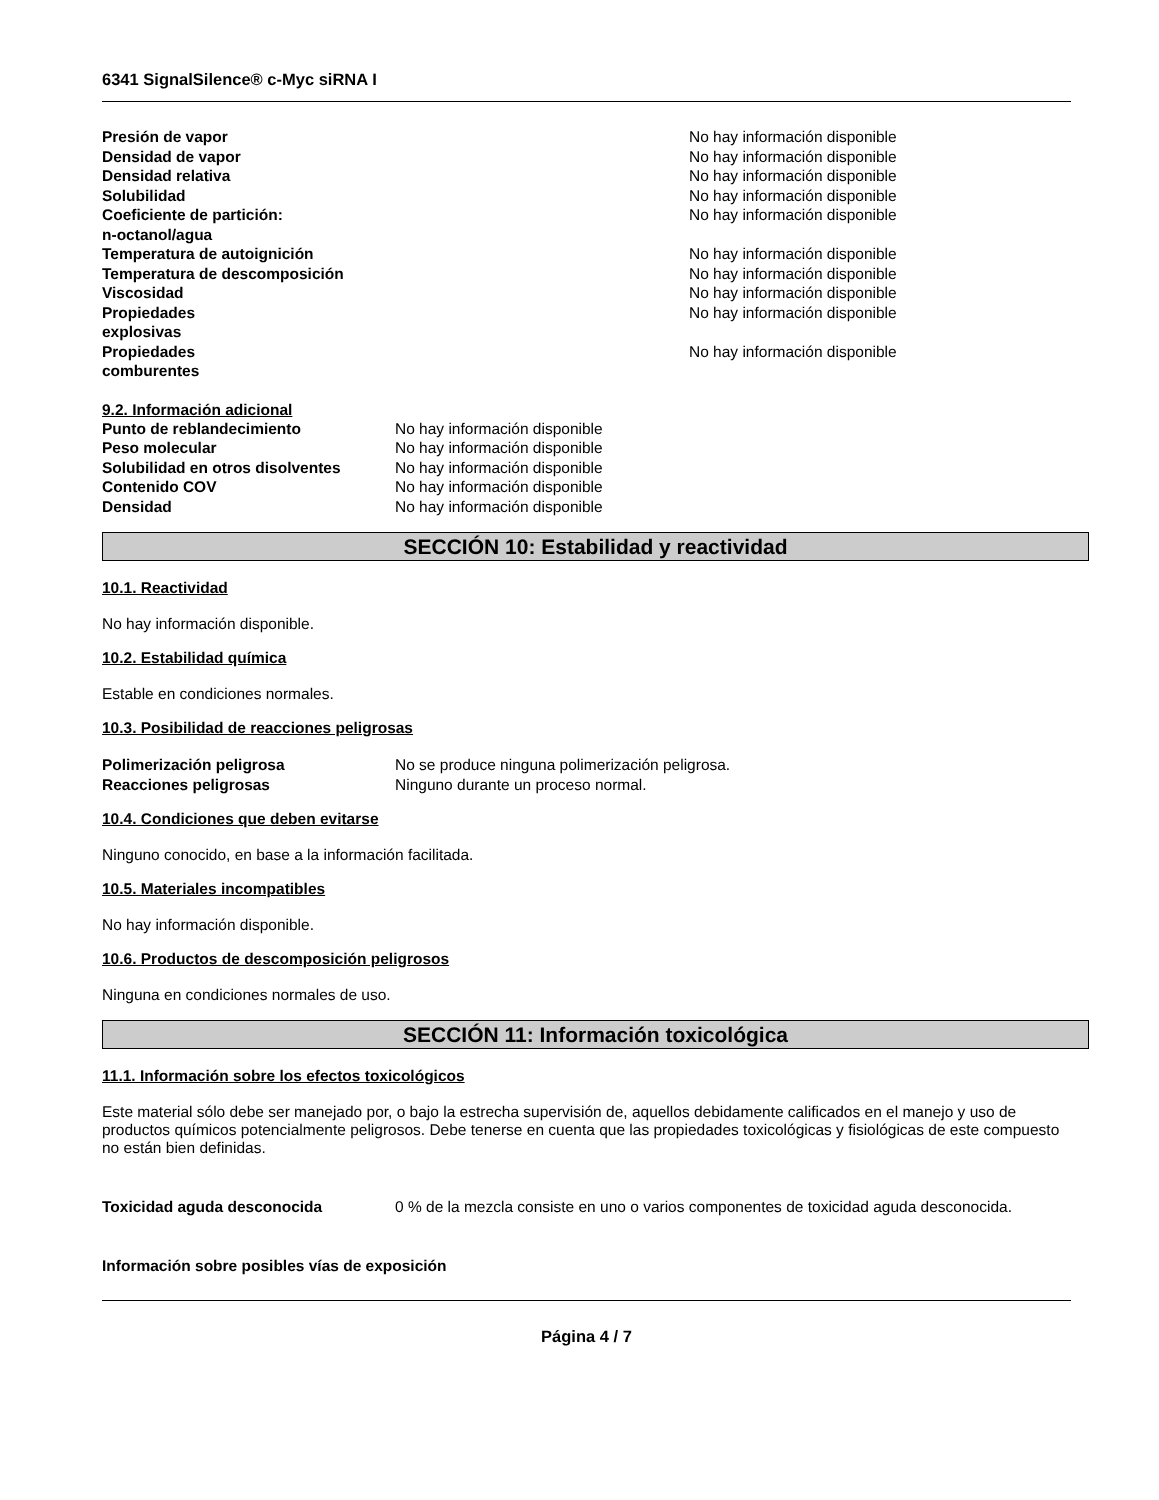6341 SignalSilence® c-Myc siRNA I
| Presión de vapor | No hay información disponible |
| Densidad de vapor | No hay información disponible |
| Densidad relativa | No hay información disponible |
| Solubilidad | No hay información disponible |
| Coeficiente de partición: n-octanol/agua | No hay información disponible |
| Temperatura de autoignición | No hay información disponible |
| Temperatura de descomposición | No hay información disponible |
| Viscosidad | No hay información disponible |
| Propiedades explosivas | No hay información disponible |
| Propiedades comburentes | No hay información disponible |
9.2. Información adicional
| Punto de reblandecimiento | No hay información disponible |
| Peso molecular | No hay información disponible |
| Solubilidad en otros disolventes | No hay información disponible |
| Contenido COV | No hay información disponible |
| Densidad | No hay información disponible |
SECCIÓN 10: Estabilidad y reactividad
10.1. Reactividad
No hay información disponible.
10.2. Estabilidad química
Estable en condiciones normales.
10.3. Posibilidad de reacciones peligrosas
| Polimerización peligrosa | No se produce ninguna polimerización peligrosa. |
| Reacciones peligrosas | Ninguno durante un proceso normal. |
10.4. Condiciones que deben evitarse
Ninguno conocido, en base a la información facilitada.
10.5. Materiales incompatibles
No hay información disponible.
10.6. Productos de descomposición peligrosos
Ninguna en condiciones normales de uso.
SECCIÓN 11: Información toxicológica
11.1. Información sobre los efectos toxicológicos
Este material sólo debe ser manejado por, o bajo la estrecha supervisión de, aquellos debidamente calificados en el manejo y uso de productos químicos potencialmente peligrosos. Debe tenerse en cuenta que las propiedades toxicológicas y fisiológicas de este compuesto no están bien definidas.
| Toxicidad aguda desconocida | 0 % de la mezcla consiste en uno o varios componentes de toxicidad aguda desconocida. |
Información sobre posibles vías de exposición
Página 4 / 7